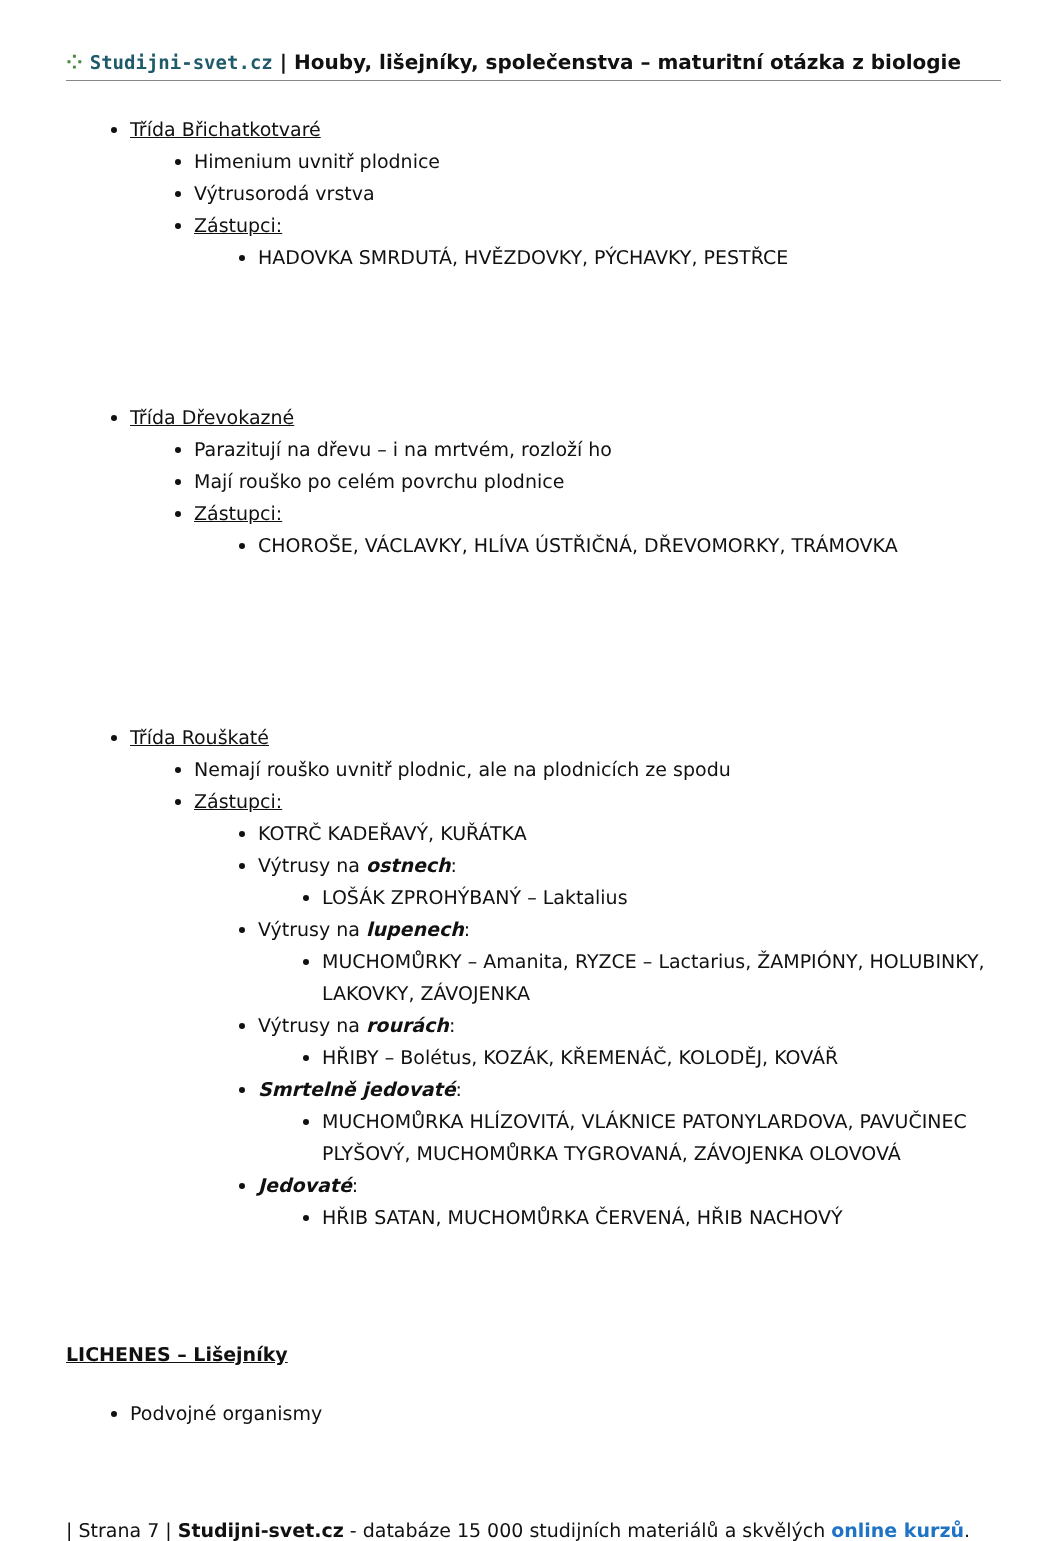⁘ Studijni-svet.cz | Houby, lišejníky, společenstva – maturitní otázka z biologie
Třída Břichatkotvaré
Himenium uvnitř plodnice
Výtrusorodá vrstva
Zástupci:
HADOVKA SMRDUTÁ, HVĚZDOVKY, PÝCHAVKY, PESTŘCE
Třída Dřevokazné
Parazitují na dřevu – i na mrtvém, rozloží ho
Mají rouško po celém povrchu plodnice
Zástupci:
CHOROŠE, VÁCLAVKY, HLÍVA ÚSTŘIČNÁ, DŘEVOMORKY, TRÁMOVKA
Třída Rouškaté
Nemají rouško uvnitř plodnic, ale na plodnicích ze spodu
Zástupci:
KOTRČ KADEŘAVÝ, KUŘÁTKA
Výtrusy na ostnech:
LOŠÁK ZPROHÝBANÝ – Laktalius
Výtrusy na lupenech:
MUCHOMŮRKY – Amanita, RYZCE – Lactarius, ŽAMPIÓNY, HOLUBINKY, LAKOVKY, ZÁVOJENKA
Výtrusy na rourách:
HŘIBY – Bolétus, KOZÁK, KŘEMENÁČ, KOLODĚJ, KOVÁŘ
Smrtelně jedovaté:
MUCHOMŮRKA HLÍZOVITÁ, VLÁKNICE PATONYLARDOVA, PAVUČINEC PLYŠOVÝ, MUCHOMŮRKA TYGROVANÁ, ZÁVOJENKA OLOVOVÁ
Jedovaté:
HŘIB SATAN, MUCHOMŮRKA ČERVENÁ, HŘIB NACHOVÝ
LICHENES – Lišejníky
Podvojné organismy
| Strana 7 | Studijni-svet.cz - databáze 15 000 studijních materiálů a skvělých online kurzů.